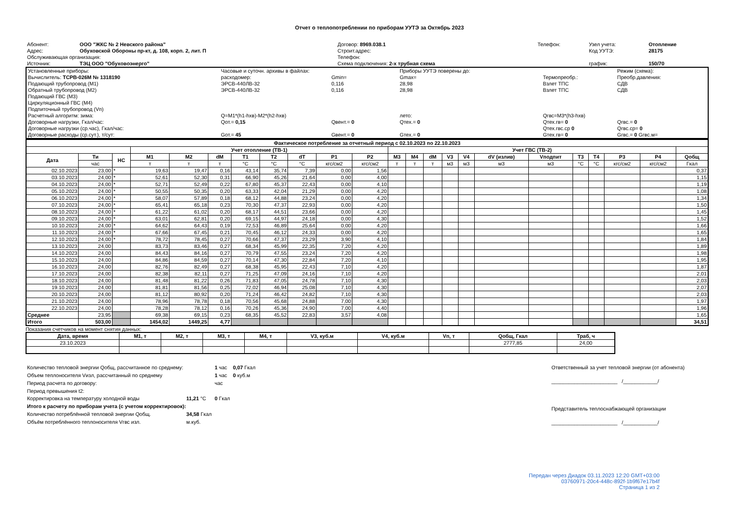Отчет о теплопотреблении по приборам УУТЭ за Октябрь 2023
| Абонент: | ООО "ЖКС № 2 Невского района" | Договор: 8969.038.1 | Телефон: | Узел учета: | Отопление |
| Адрес: | Обуховской Обороны пр-кт, д. 108, корп. 2, лит. П | Строит.адрес: | | Код УУТЭ: | 28175 |
| Обслуживающая организация: | | Телефон: | | | |
| Источник: | ТЭЦ ООО "Обуховоэнерго" | Схема подключения: 2-х трубная схема | | график: | 150/70 |
| Установленные приборы: | Часовые и суточн. архивы в файлах: | | Приборы УУТЭ поверены до: | | Режим (схема): |
| Вычислитель: ТСРВ-026М № 1318190 | расходомер: | Gmin= | Gmax= | Термопреобр.: | Преобр.давления: |
| Подающий трубопровод (M1) | ЭРСВ-440ЛВ-32 | 0,116 | 28,98 | Взлет ТПС | СДВ |
| Обратный трубопровод (M2) | ЭРСВ-440ЛВ-32 | 0,116 | 28,98 | Взлет ТПС | СДВ |
| Подающий ГВС (M3) | | | | | |
| Циркуляционный ГВС (M4) | | | | | |
| Подпиточный трубопровод (Vп) | | | | | |
| Расчетный алгоритм: зима: | Q=M1*(h1-hхв)-M2*(h2-hхв) | | лето: | Qгвс=M3*(h3-hхв) | |
| Договорные нагрузки, Гкал/час: | Qот.= 0,15 | Qвент.= 0 | Qтех.= 0 | Qтех.гв= 0 | Qгвс.= 0 |
| Договорные нагрузки (ср.час), Гкал/час: | | | | Qтех.гвс.ср 0 | Qгвс.ср= 0 |
| Договорные расходы (ср.сут.), т/сут: | Gот.= 45 | Gвент.= 0 | Gтех.= 0 | Gтех.гв= 0 | Gгвс.= 0 Gгвс.м= |
| Фактическое потребление за отчетный период с 02.10.2023 по 22.10.2023 | | | | | | | | | | | | | | | | | | | | | | |
| --- | --- | --- | --- | --- | --- | --- | --- | --- | --- | --- | --- | --- | --- | --- | --- | --- | --- | --- | --- | --- | --- | --- |
| | | | Учет отопление (ТВ-1) | | | | | | | | Учет ГВС (ТВ-2) | | | | | | | | | | | |
| Дата | Ти | НС | M1 | M2 | dM | T1 | T2 | dT | P1 | P2 | M3 | M4 | dM | V3 | V4 | dV (излив) | Vподпит | T3 | T4 | P3 | P4 | Qобщ |
| | час | | т | т | т | °C | °C | °C | кгс/см2 | кгс/см2 | т | т | т | м3 | м3 | м3 | м3 | °C | °C | кгс/см2 | кгс/см2 | Гкал |
| 02.10.2023 | 23,00 | * | 19,63 | 19,47 | 0,16 | 43,14 | 35,74 | 7,39 | 0,00 | 1,56 | | | | | | | | | | | | 0,37 |
| 03.10.2023 | 24,00 | * | 52,61 | 52,30 | 0,31 | 66,90 | 45,26 | 21,64 | 0,00 | 4,00 | | | | | | | | | | | | 1,15 |
| 04.10.2023 | 24,00 | * | 52,71 | 52,49 | 0,22 | 67,80 | 45,37 | 22,43 | 0,00 | 4,10 | | | | | | | | | | | | 1,19 |
| 05.10.2023 | 24,00 | * | 50,55 | 50,35 | 0,20 | 63,33 | 42,04 | 21,29 | 0,00 | 4,20 | | | | | | | | | | | | 1,08 |
| 06.10.2023 | 24,00 | * | 58,07 | 57,89 | 0,18 | 68,12 | 44,88 | 23,24 | 0,00 | 4,20 | | | | | | | | | | | | 1,34 |
| 07.10.2023 | 24,00 | * | 65,41 | 65,18 | 0,23 | 70,30 | 47,37 | 22,93 | 0,00 | 4,20 | | | | | | | | | | | | 1,50 |
| 08.10.2023 | 24,00 | * | 61,22 | 61,02 | 0,20 | 68,17 | 44,51 | 23,66 | 0,00 | 4,20 | | | | | | | | | | | | 1,45 |
| 09.10.2023 | 24,00 | * | 63,01 | 62,81 | 0,20 | 69,15 | 44,97 | 24,18 | 0,00 | 4,30 | | | | | | | | | | | | 1,52 |
| 10.10.2023 | 24,00 | * | 64,62 | 64,43 | 0,19 | 72,53 | 46,89 | 25,64 | 0,00 | 4,20 | | | | | | | | | | | | 1,66 |
| 11.10.2023 | 24,00 | * | 67,66 | 67,45 | 0,21 | 70,45 | 46,12 | 24,33 | 0,00 | 4,20 | | | | | | | | | | | | 1,65 |
| 12.10.2023 | 24,00 | * | 78,72 | 78,45 | 0,27 | 70,66 | 47,37 | 23,29 | 3,90 | 4,10 | | | | | | | | | | | | 1,84 |
| 13.10.2023 | 24,00 | | 83,73 | 83,46 | 0,27 | 68,34 | 45,99 | 22,35 | 7,20 | 4,20 | | | | | | | | | | | | 1,89 |
| 14.10.2023 | 24,00 | | 84,43 | 84,16 | 0,27 | 70,79 | 47,55 | 23,24 | 7,20 | 4,20 | | | | | | | | | | | | 1,98 |
| 15.10.2023 | 24,00 | | 84,86 | 84,59 | 0,27 | 70,14 | 47,30 | 22,84 | 7,20 | 4,10 | | | | | | | | | | | | 1,95 |
| 16.10.2023 | 24,00 | | 82,76 | 82,49 | 0,27 | 68,38 | 45,95 | 22,43 | 7,10 | 4,20 | | | | | | | | | | | | 1,87 |
| 17.10.2023 | 24,00 | | 82,38 | 82,11 | 0,27 | 71,25 | 47,09 | 24,16 | 7,10 | 4,20 | | | | | | | | | | | | 2,01 |
| 18.10.2023 | 24,00 | | 81,48 | 81,22 | 0,26 | 71,83 | 47,05 | 24,78 | 7,10 | 4,30 | | | | | | | | | | | | 2,03 |
| 19.10.2023 | 24,00 | | 81,81 | 81,56 | 0,25 | 72,02 | 46,94 | 25,08 | 7,10 | 4,30 | | | | | | | | | | | | 2,07 |
| 20.10.2023 | 24,00 | | 81,12 | 80,92 | 0,20 | 71,24 | 46,42 | 24,82 | 7,10 | 4,30 | | | | | | | | | | | | 2,03 |
| 21.10.2023 | 24,00 | | 78,96 | 78,78 | 0,18 | 70,56 | 45,68 | 24,88 | 7,00 | 4,30 | | | | | | | | | | | | 1,97 |
| 22.10.2023 | 24,00 | | 78,28 | 78,12 | 0,16 | 70,26 | 45,36 | 24,90 | 7,00 | 4,40 | | | | | | | | | | | | 1,96 |
| Среднее | 23,95 | | 69,38 | 69,15 | 0,23 | 68,35 | 45,52 | 22,83 | 3,57 | 4,08 | | | | | | | | | | | | 1,65 |
| Итого | 503,00 | | 1454,02 | 1449,25 | 4,77 | | | | | | | | | | | | | | | | | 34,51 |
Показания счетчиков на момент снятия данных:
| Дата, время | M1, т | M2, т | M3, т | M4, т | V3, куб.м | V4, куб.м | Vп, т | Qобщ, Гкал | Траб, ч |
| --- | --- | --- | --- | --- | --- | --- | --- | --- | --- |
| 23.10.2023 | | | | | | | | 2777,85 | 24,00 |
| Количество тепловой энергии Qобщ, рассчитанное по среднему: | | 1 час | 0,07 Гкал |
| Объем теплоносителя Vизл, рассчитанный по среднему | | 1 час | 0 куб.м |
| Период расчета по договору: | | час | |
| Период превышения t2: | | | |
| Корректировка на температуру холодной воды | 11,21 °C | 0 Гкал | |
| Итого к расчету по приборам учета (с учетом корректировок): | | | |
| Количество потреблённой тепловой энергии Qобщ. | 34,58 Гкал | | |
| Объём потреблённого теплоносителя Vгвс изл. | м.куб. | | |
Ответственный за учет тепловой энергии (от абонента)
_______________________ /____________/
Представитель теплоснабжающей организации
_______________________ /____________/
Передан через Диадок 03.11.2023 12:20 GMT+03:00
03760971-20c4-448c-892f-1b9f67e17b4f
Страница 1 из 2